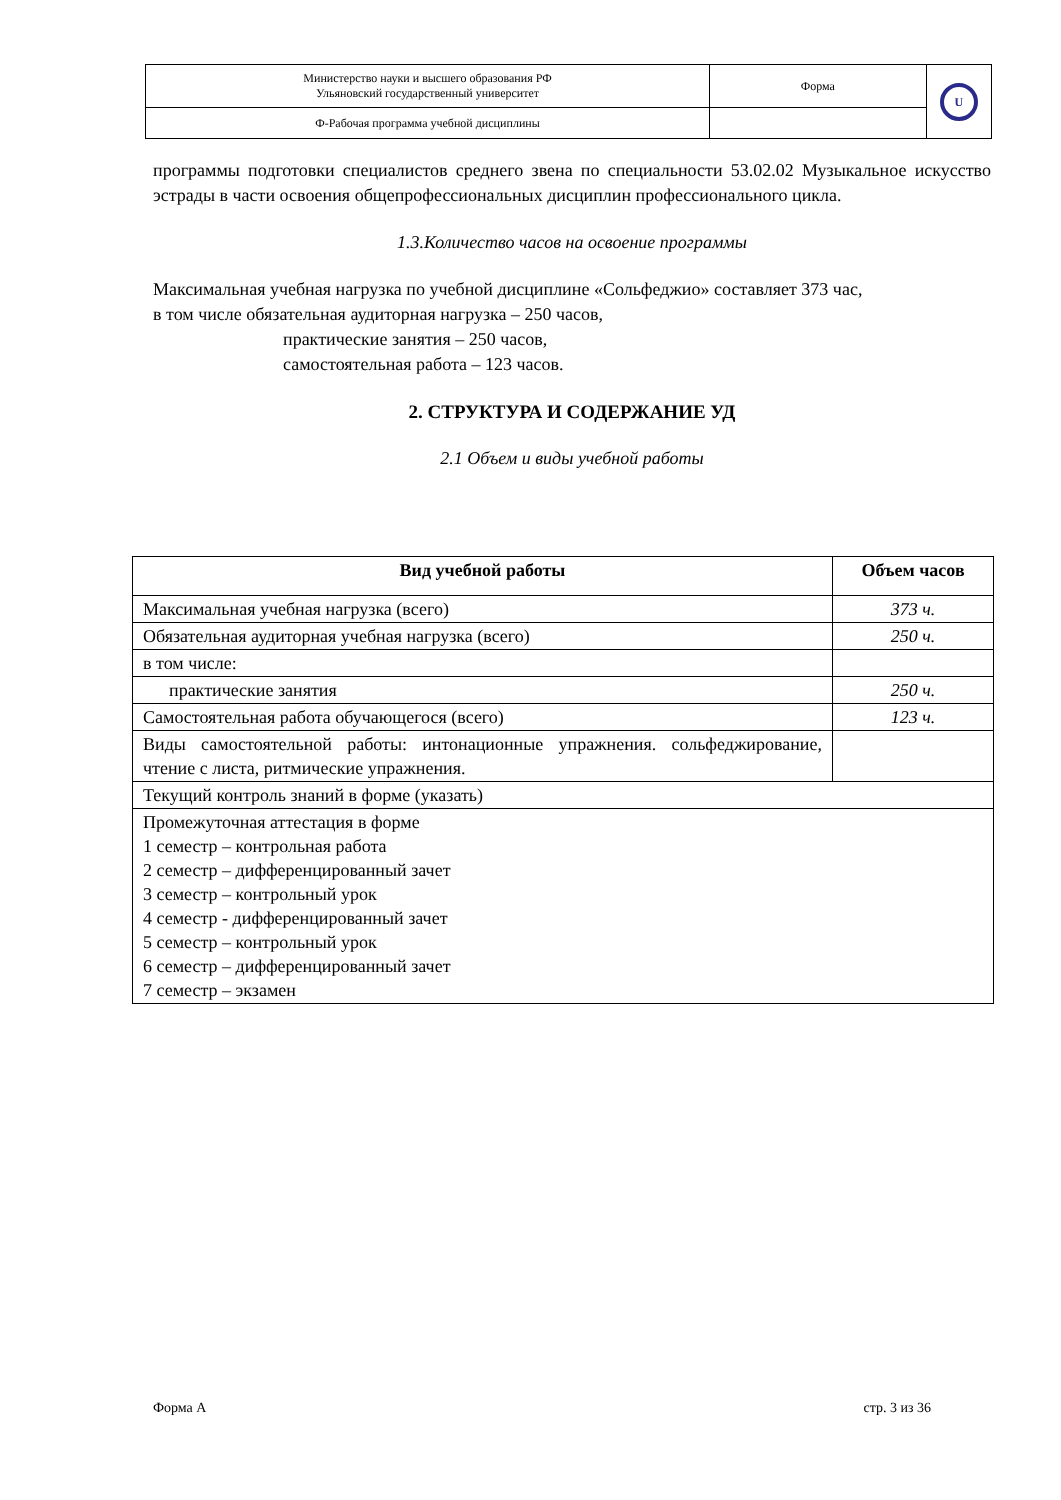| Министерство науки и высшего образования РФ Ульяновский государственный университет | Форма | U |
| Ф-Рабочая программа учебной дисциплины | | |
программы подготовки специалистов среднего звена по специальности 53.02.02 Музыкальное искусство эстрады в части освоения общепрофессиональных дисциплин профессионального цикла.
1.3.Количество часов на освоение программы
Максимальная учебная нагрузка по учебной дисциплине «Сольфеджио» составляет 373 час,
в том числе обязательная аудиторная нагрузка – 250 часов,
практические занятия – 250 часов,
самостоятельная работа – 123 часов.
2. СТРУКТУРА И СОДЕРЖАНИЕ УД
2.1 Объем и виды учебной работы
| Вид учебной работы | Объем часов |
| --- | --- |
| Максимальная учебная нагрузка (всего) | 373 ч. |
| Обязательная аудиторная учебная нагрузка (всего) | 250 ч. |
| в том числе: | |
| практические занятия | 250 ч. |
| Самостоятельная работа обучающегося (всего) | 123 ч. |
| Виды самостоятельной работы: интонационные упражнения. сольфеджирование, чтение с листа, ритмические упражнения. | |
| Текущий контроль знаний в форме (указать) | |
| Промежуточная аттестация в форме 1 семестр – контрольная работа 2 семестр – дифференцированный зачет 3 семестр – контрольный урок 4 семестр - дифференцированный зачет 5 семестр – контрольный урок 6 семестр – дифференцированный зачет 7 семестр – экзамен | |
Форма А стр. 3 из 36